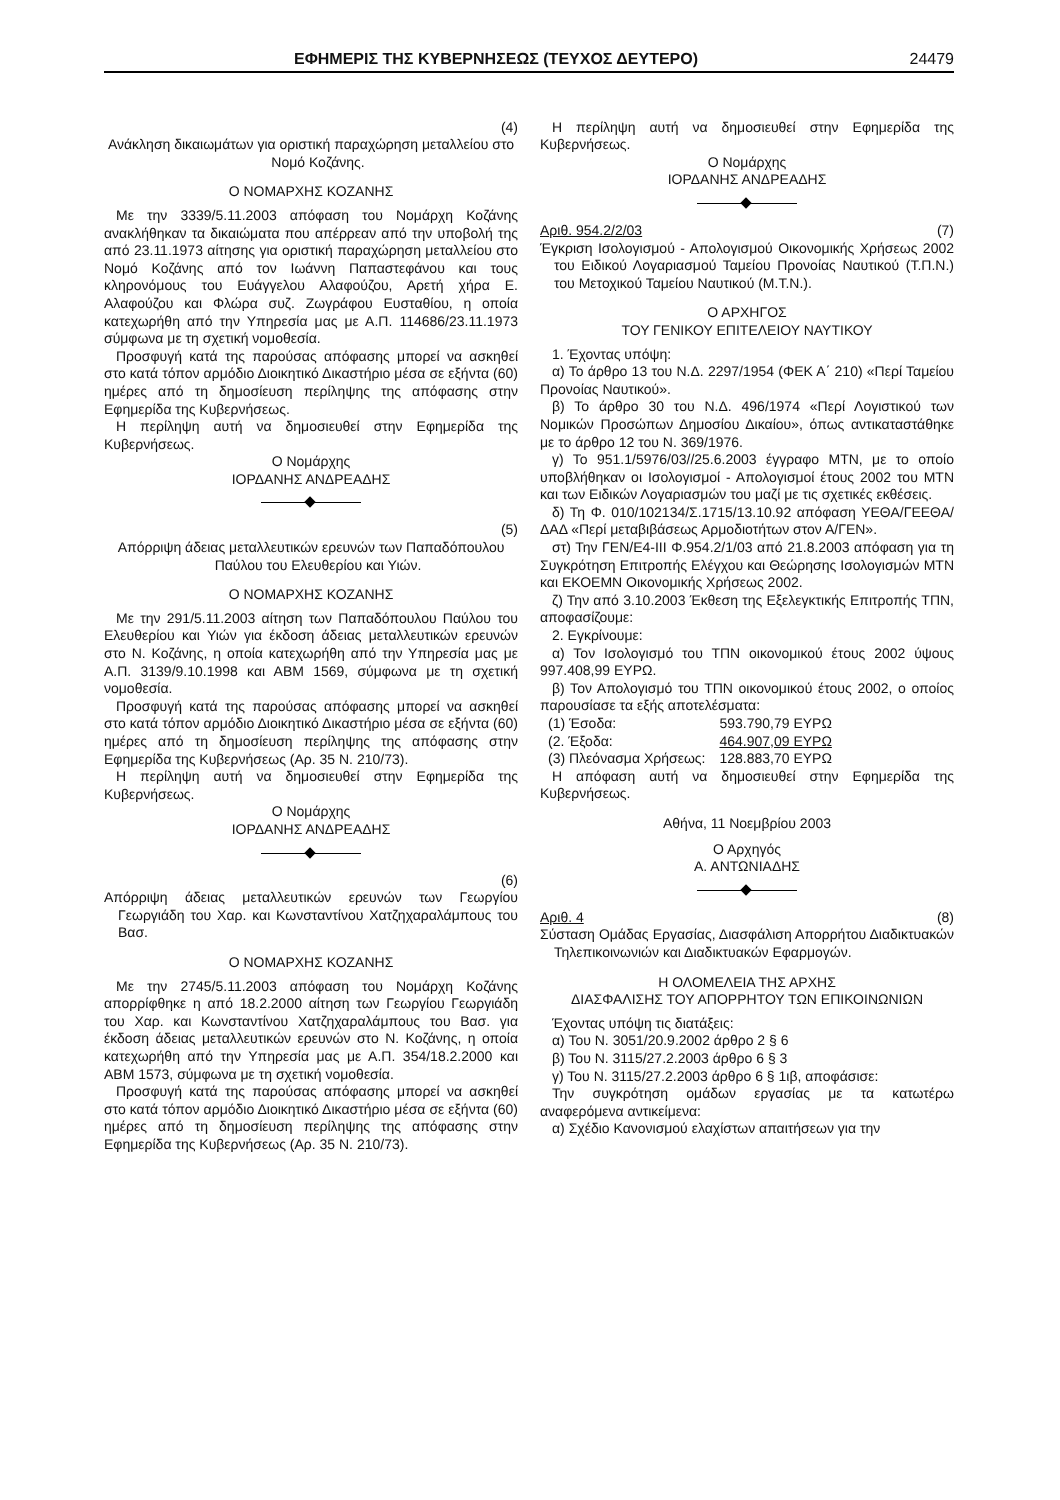ΕΦΗΜΕΡΙΣ ΤΗΣ ΚΥΒΕΡΝΗΣΕΩΣ (ΤΕΥΧΟΣ ΔΕΥΤΕΡΟ) 24479
(4)
Ανάκληση δικαιωμάτων για οριστική παραχώρηση μεταλλείου στο Νομό Κοζάνης.
Ο ΝΟΜΑΡΧΗΣ ΚΟΖΑΝΗΣ
Με την 3339/5.11.2003 απόφαση του Νομάρχη Κοζάνης ανακλήθηκαν τα δικαιώματα που απέρρεαν από την υποβολή της από 23.11.1973 αίτησης για οριστική παραχώρηση μεταλλείου στο Νομό Κοζάνης από τον Ιωάννη Παπαστεφάνου και τους κληρονόμους του Ευάγγελου Αλαφούζου, Αρετή χήρα Ε. Αλαφούζου και Φλώρα συζ. Ζωγράφου Ευσταθίου, η οποία κατεχωρήθη από την Υπηρεσία μας με Α.Π. 114686/23.11.1973 σύμφωνα με τη σχετική νομοθεσία.
Προσφυγή κατά της παρούσας απόφασης μπορεί να ασκηθεί στο κατά τόπον αρμόδιο Διοικητικό Δικαστήριο μέσα σε εξήντα (60) ημέρες από τη δημοσίευση περίληψης της απόφασης στην Εφημερίδα της Κυβερνήσεως.
Η περίληψη αυτή να δημοσιευθεί στην Εφημερίδα της Κυβερνήσεως.
Ο Νομάρχης
ΙΟΡΔΑΝΗΣ ΑΝΔΡΕΑΔΗΣ
(5)
Απόρριψη άδειας μεταλλευτικών ερευνών των Παπαδόπουλου Παύλου του Ελευθερίου και Υιών.
Ο ΝΟΜΑΡΧΗΣ ΚΟΖΑΝΗΣ
Με την 291/5.11.2003 αίτηση των Παπαδόπουλου Παύλου του Ελευθερίου και Υιών για έκδοση άδειας μεταλλευτικών ερευνών στο Ν. Κοζάνης, η οποία κατεχωρήθη από την Υπηρεσία μας με Α.Π. 3139/9.10.1998 και ΑΒΜ 1569, σύμφωνα με τη σχετική νομοθεσία.
Προσφυγή κατά της παρούσας απόφασης μπορεί να ασκηθεί στο κατά τόπον αρμόδιο Διοικητικό Δικαστήριο μέσα σε εξήντα (60) ημέρες από τη δημοσίευση περίληψης της απόφασης στην Εφημερίδα της Κυβερνήσεως (Αρ. 35 Ν. 210/73).
Η περίληψη αυτή να δημοσιευθεί στην Εφημερίδα της Κυβερνήσεως.
Ο Νομάρχης
ΙΟΡΔΑΝΗΣ ΑΝΔΡΕΑΔΗΣ
(6)
Απόρριψη άδειας μεταλλευτικών ερευνών των Γεωργίου Γεωργιάδη του Χαρ. και Κωνσταντίνου Χατζηχαραλάμπους του Βασ.
Ο ΝΟΜΑΡΧΗΣ ΚΟΖΑΝΗΣ
Με την 2745/5.11.2003 απόφαση του Νομάρχη Κοζάνης απορρίφθηκε η από 18.2.2000 αίτηση των Γεωργίου Γεωργιάδη του Χαρ. και Κωνσταντίνου Χατζηχαραλάμπους του Βασ. για έκδοση άδειας μεταλλευτικών ερευνών στο Ν. Κοζάνης, η οποία κατεχωρήθη από την Υπηρεσία μας με Α.Π. 354/18.2.2000 και ΑΒΜ 1573, σύμφωνα με τη σχετική νομοθεσία.
Προσφυγή κατά της παρούσας απόφασης μπορεί να ασκηθεί στο κατά τόπον αρμόδιο Διοικητικό Δικαστήριο μέσα σε εξήντα (60) ημέρες από τη δημοσίευση περίληψης της απόφασης στην Εφημερίδα της Κυβερνήσεως (Αρ. 35 Ν. 210/73).
Η περίληψη αυτή να δημοσιευθεί στην Εφημερίδα της Κυβερνήσεως.
Ο Νομάρχης
ΙΟΡΔΑΝΗΣ ΑΝΔΡΕΑΔΗΣ
Αριθ. 954.2/2/03 (7)
Έγκριση Ισολογισμού - Απολογισμού Οικονομικής Χρήσεως 2002 του Ειδικού Λογαριασμού Ταμείου Προνοίας Ναυτικού (Τ.Π.Ν.) του Μετοχικού Ταμείου Ναυτικού (Μ.Τ.Ν.).
Ο ΑΡΧΗΓΟΣ
ΤΟΥ ΓΕΝΙΚΟΥ ΕΠΙΤΕΛΕΙΟΥ ΝΑΥΤΙΚΟΥ
1. Έχοντας υπόψη:
α) Το άρθρο 13 του Ν.Δ. 2297/1954 (ΦΕΚ Α΄ 210) «Περί Ταμείου Προνοίας Ναυτικού».
β) Το άρθρο 30 του Ν.Δ. 496/1974 «Περί Λογιστικού των Νομικών Προσώπων Δημοσίου Δικαίου», όπως αντικαταστάθηκε με το άρθρο 12 του Ν. 369/1976.
γ) Το 951.1/5976/03//25.6.2003 έγγραφο ΜΤΝ, με το οποίο υποβλήθηκαν οι Ισολογισμοί - Απολογισμοί έτους 2002 του ΜΤΝ και των Ειδικών Λογαριασμών του μαζί με τις σχετικές εκθέσεις.
δ) Τη Φ. 010/102134/Σ.1715/13.10.92 απόφαση ΥΕΘΑ/ΓΕΕΘΑ/ΔΑΔ «Περί μεταβιβάσεως Αρμοδιοτήτων στον Α/ΓΕΝ».
στ) Την ΓΕΝ/Ε4-ΙΙΙ Φ.954.2/1/03 από 21.8.2003 απόφαση για τη Συγκρότηση Επιτροπής Ελέγχου και Θεώρησης Ισολογισμών ΜΤΝ και ΕΚΟΕΜΝ Οικονομικής Χρήσεως 2002.
ζ) Την από 3.10.2003 Έκθεση της Εξελεγκτικής Επιτροπής ΤΠΝ, αποφασίζουμε:
2. Εγκρίνουμε:
α) Τον Ισολογισμό του ΤΠΝ οικονομικού έτους 2002 ύψους 997.408,99 ΕΥΡΩ.
β) Τον Απολογισμό του ΤΠΝ οικονομικού έτους 2002, ο οποίος παρουσίασε τα εξής αποτελέσματα:
| (1) Έσοδα: | 593.790,79 ΕΥΡΩ |
| (2. Έξοδα: | 464.907,09 ΕΥΡΩ |
| (3) Πλεόνασμα Χρήσεως: | 128.883,70 ΕΥΡΩ |
Η απόφαση αυτή να δημοσιευθεί στην Εφημερίδα της Κυβερνήσεως.
Αθήνα, 11 Νοεμβρίου 2003
Ο Αρχηγός
Α. ΑΝΤΩΝΙΑΔΗΣ
Αριθ. 4 (8)
Σύσταση Ομάδας Εργασίας, Διασφάλιση Απορρήτου Διαδικτυακών Τηλεπικοινωνιών και Διαδικτυακών Εφαρμογών.
Η ΟΛΟΜΕΛΕΙΑ ΤΗΣ ΑΡΧΗΣ
ΔΙΑΣΦΑΛΙΣΗΣ ΤΟΥ ΑΠΟΡΡΗΤΟΥ ΤΩΝ ΕΠΙΚΟΙΝΩΝΙΩΝ
Έχοντας υπόψη τις διατάξεις:
α) Του Ν. 3051/20.9.2002 άρθρο 2 § 6
β) Του Ν. 3115/27.2.2003 άρθρο 6 § 3
γ) Του Ν. 3115/27.2.2003 άρθρο 6 § 1ιβ, αποφάσισε:
Την συγκρότηση ομάδων εργασίας με τα κατωτέρω αναφερόμενα αντικείμενα:
α) Σχέδιο Κανονισμού ελαχίστων απαιτήσεων για την